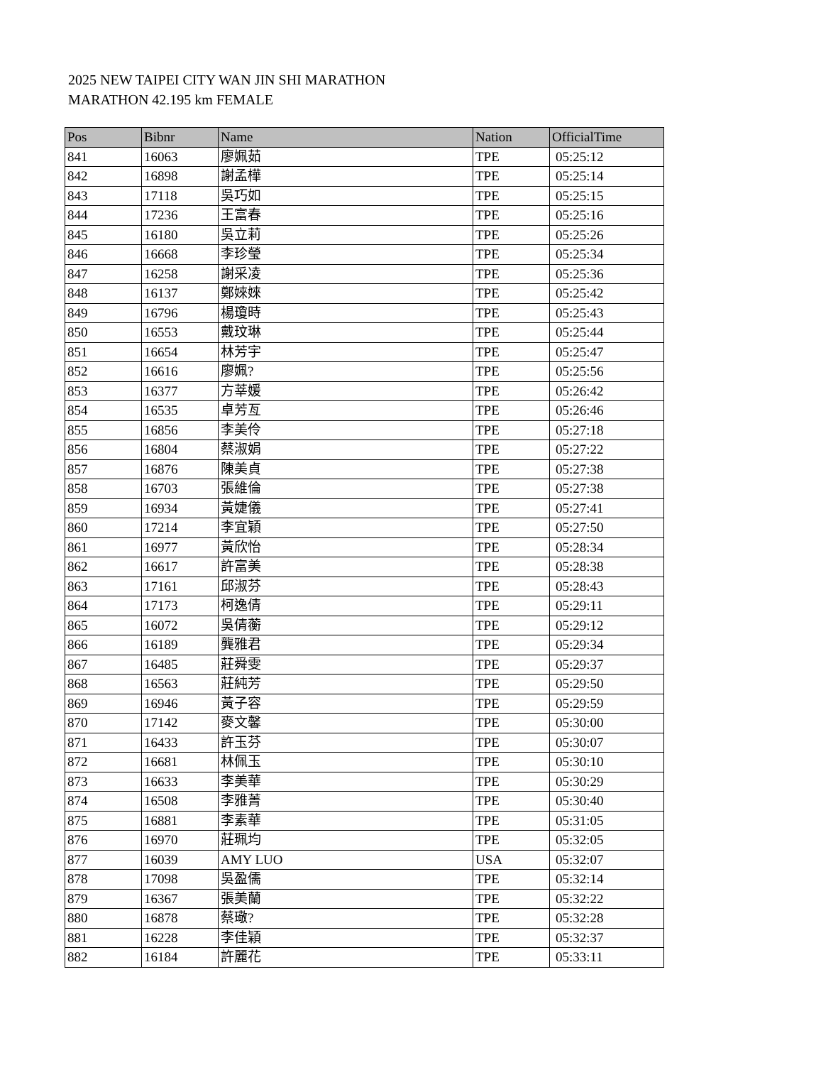2025 NEW TAIPEI CITY WAN JIN SHI MARATHON
MARATHON 42.195 km FEMALE
| Pos | Bibnr | Name | Nation | OfficialTime |
| --- | --- | --- | --- | --- |
| 841 | 16063 | 廖姵茹 | TPE | 05:25:12 |
| 842 | 16898 | 謝孟樺 | TPE | 05:25:14 |
| 843 | 17118 | 吳巧如 | TPE | 05:25:15 |
| 844 | 17236 | 王富春 | TPE | 05:25:16 |
| 845 | 16180 | 吳立莉 | TPE | 05:25:26 |
| 846 | 16668 | 李珍瑩 | TPE | 05:25:34 |
| 847 | 16258 | 謝采凌 | TPE | 05:25:36 |
| 848 | 16137 | 鄭婡婡 | TPE | 05:25:42 |
| 849 | 16796 | 楊瓊時 | TPE | 05:25:43 |
| 850 | 16553 | 戴玟琳 | TPE | 05:25:44 |
| 851 | 16654 | 林芳宇 | TPE | 05:25:47 |
| 852 | 16616 | 廖姵? | TPE | 05:25:56 |
| 853 | 16377 | 方莘媛 | TPE | 05:26:42 |
| 854 | 16535 | 卓芳亙 | TPE | 05:26:46 |
| 855 | 16856 | 李美伶 | TPE | 05:27:18 |
| 856 | 16804 | 蔡淑娟 | TPE | 05:27:22 |
| 857 | 16876 | 陳美貞 | TPE | 05:27:38 |
| 858 | 16703 | 張維倫 | TPE | 05:27:38 |
| 859 | 16934 | 黃婕儀 | TPE | 05:27:41 |
| 860 | 17214 | 李宜穎 | TPE | 05:27:50 |
| 861 | 16977 | 黃欣怡 | TPE | 05:28:34 |
| 862 | 16617 | 許富美 | TPE | 05:28:38 |
| 863 | 17161 | 邱淑芬 | TPE | 05:28:43 |
| 864 | 17173 | 柯逸倩 | TPE | 05:29:11 |
| 865 | 16072 | 吳倩蘅 | TPE | 05:29:12 |
| 866 | 16189 | 龔雅君 | TPE | 05:29:34 |
| 867 | 16485 | 莊舜雯 | TPE | 05:29:37 |
| 868 | 16563 | 莊純芳 | TPE | 05:29:50 |
| 869 | 16946 | 黃子容 | TPE | 05:29:59 |
| 870 | 17142 | 麥文馨 | TPE | 05:30:00 |
| 871 | 16433 | 許玉芬 | TPE | 05:30:07 |
| 872 | 16681 | 林佩玉 | TPE | 05:30:10 |
| 873 | 16633 | 李美華 | TPE | 05:30:29 |
| 874 | 16508 | 李雅菁 | TPE | 05:30:40 |
| 875 | 16881 | 李素華 | TPE | 05:31:05 |
| 876 | 16970 | 莊珮均 | TPE | 05:32:05 |
| 877 | 16039 | AMY LUO | USA | 05:32:07 |
| 878 | 17098 | 吳盈儒 | TPE | 05:32:14 |
| 879 | 16367 | 張美蘭 | TPE | 05:32:22 |
| 880 | 16878 | 蔡璥? | TPE | 05:32:28 |
| 881 | 16228 | 李佳穎 | TPE | 05:32:37 |
| 882 | 16184 | 許麗花 | TPE | 05:33:11 |